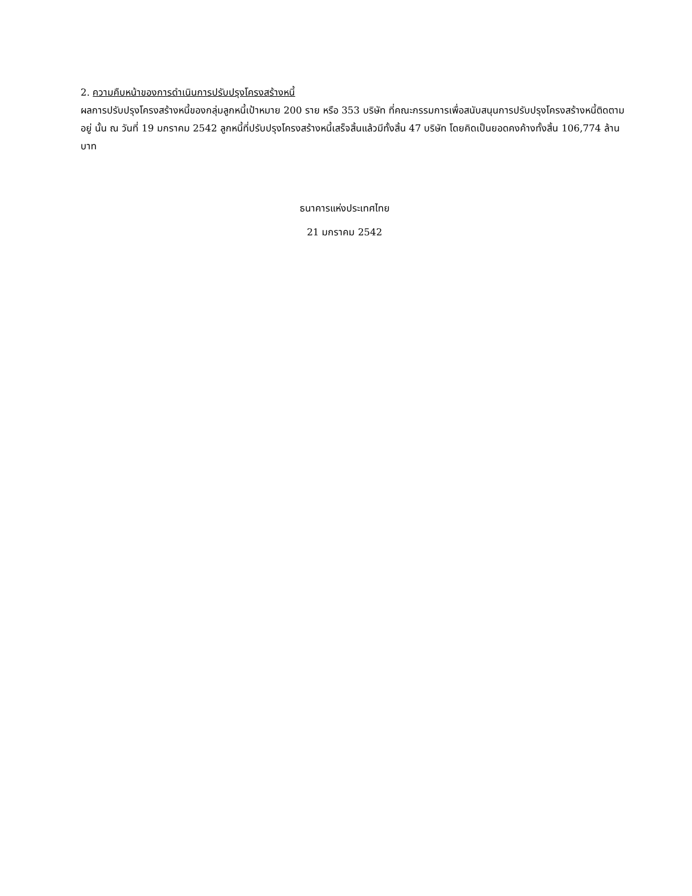2. ความคืบหน้าของการดำเนินการปรับปรุงโครงสร้างหนี้
ผลการปรับปรุงโครงสร้างหนี้ของกลุ่มลูกหนี้เป้าหมาย 200 ราย หรือ 353 บริษัท ที่คณะกรรมการเพื่อสนับสนุนการปรับปรุงโครงสร้างหนี้ติดตามอยู่ นั้น ณ วันที่ 19 มกราคม 2542 ลูกหนี้ที่ปรับปรุงโครงสร้างหนี้เสร็จสิ้นแล้วมีทั้งสิ้น 47 บริษัท โดยคิดเป็นยอดคงค้างทั้งสิ้น 106,774 ล้านบาท
ธนาคารแห่งประเทศไทย
21 มกราคม 2542